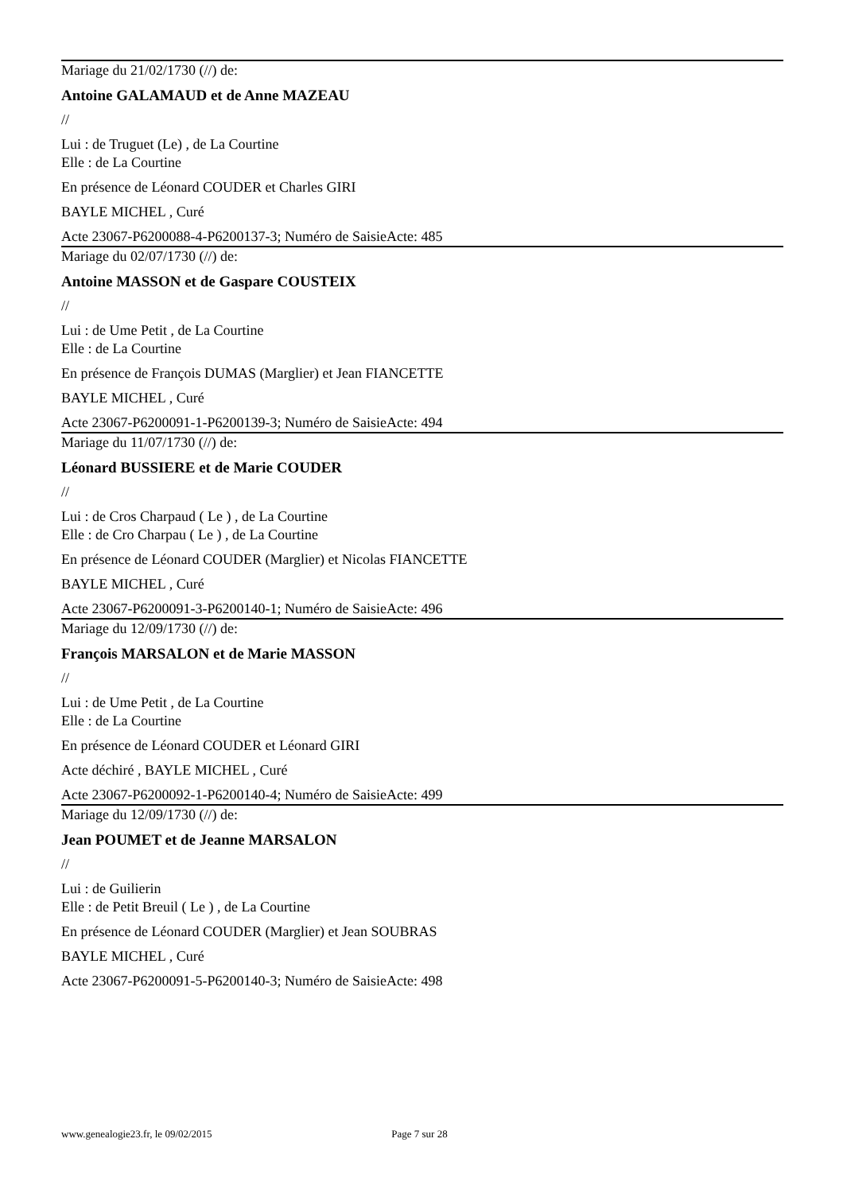Mariage du 21/02/1730 (//) de:
Antoine GALAMAUD et de Anne MAZEAU
//
Lui : de Truguet (Le) , de La Courtine
Elle : de La Courtine
En présence de Léonard COUDER et Charles GIRI
BAYLE MICHEL , Curé
Acte 23067-P6200088-4-P6200137-3; Numéro de SaisieActe: 485
Mariage du 02/07/1730 (//) de:
Antoine MASSON et de Gaspare COUSTEIX
//
Lui : de Ume Petit , de La Courtine
Elle : de La Courtine
En présence de François DUMAS (Marglier) et Jean FIANCETTE
BAYLE MICHEL , Curé
Acte 23067-P6200091-1-P6200139-3; Numéro de SaisieActe: 494
Mariage du 11/07/1730 (//) de:
Léonard BUSSIERE et de Marie COUDER
//
Lui : de Cros Charpaud ( Le ) , de La Courtine
Elle : de Cro Charpau ( Le ) , de La Courtine
En présence de Léonard COUDER (Marglier) et Nicolas FIANCETTE
BAYLE MICHEL , Curé
Acte 23067-P6200091-3-P6200140-1; Numéro de SaisieActe: 496
Mariage du 12/09/1730 (//) de:
François MARSALON et de Marie MASSON
//
Lui : de Ume Petit , de La Courtine
Elle : de La Courtine
En présence de Léonard COUDER et Léonard GIRI
Acte déchiré , BAYLE MICHEL , Curé
Acte 23067-P6200092-1-P6200140-4; Numéro de SaisieActe: 499
Mariage du 12/09/1730 (//) de:
Jean POUMET et de Jeanne MARSALON
//
Lui : de Guilierin
Elle : de Petit Breuil ( Le ) , de La Courtine
En présence de Léonard COUDER (Marglier) et Jean SOUBRAS
BAYLE MICHEL , Curé
Acte 23067-P6200091-5-P6200140-3; Numéro de SaisieActe: 498
www.genealogie23.fr, le 09/02/2015 Page 7 sur 28